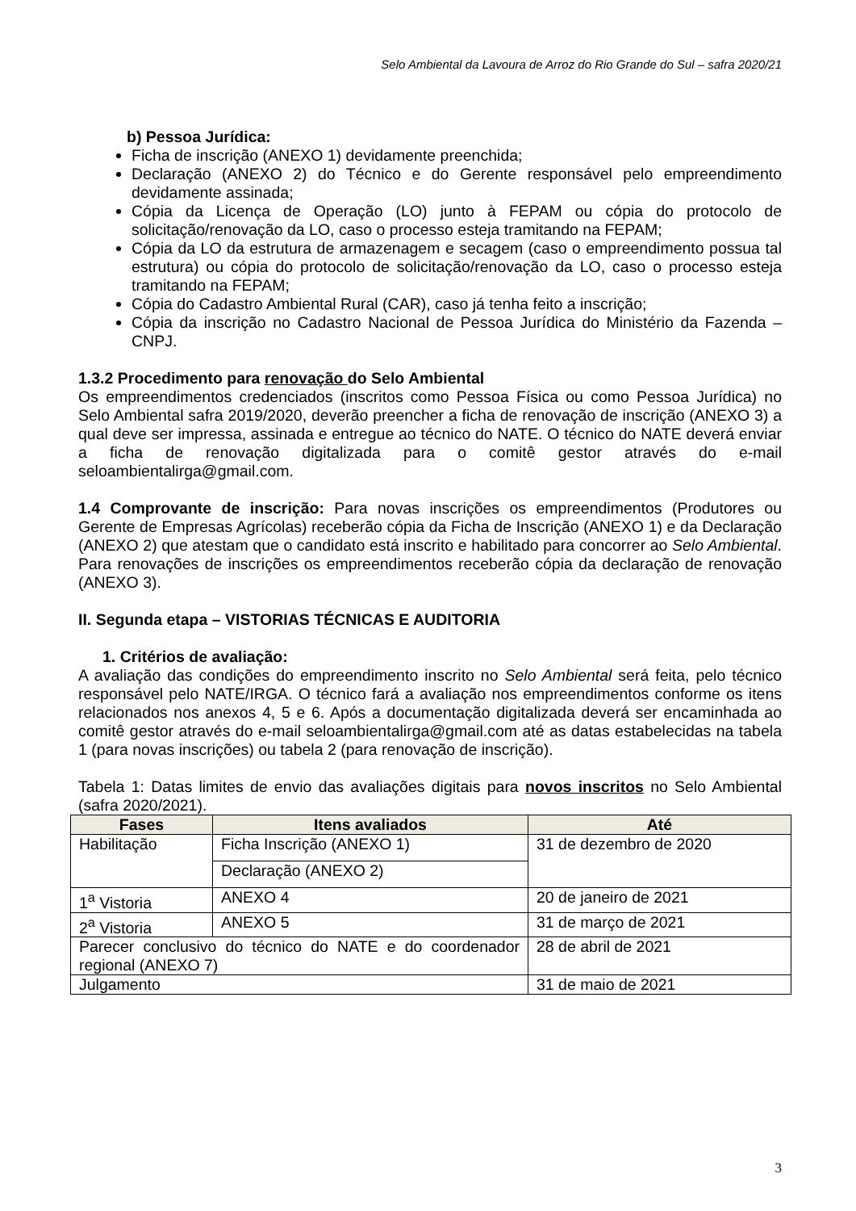Selo Ambiental da Lavoura de Arroz do Rio Grande do Sul – safra 2020/21
b) Pessoa Jurídica:
Ficha de inscrição (ANEXO 1) devidamente preenchida;
Declaração (ANEXO 2) do Técnico e do Gerente responsável pelo empreendimento devidamente assinada;
Cópia da Licença de Operação (LO) junto à FEPAM ou cópia do protocolo de solicitação/renovação da LO, caso o processo esteja tramitando na FEPAM;
Cópia da LO da estrutura de armazenagem e secagem (caso o empreendimento possua tal estrutura) ou cópia do protocolo de solicitação/renovação da LO, caso o processo esteja tramitando na FEPAM;
Cópia do Cadastro Ambiental Rural (CAR), caso já tenha feito a inscrição;
Cópia da inscrição no Cadastro Nacional de Pessoa Jurídica do Ministério da Fazenda – CNPJ.
1.3.2 Procedimento para renovação do Selo Ambiental
Os empreendimentos credenciados (inscritos como Pessoa Física ou como Pessoa Jurídica) no Selo Ambiental safra 2019/2020, deverão preencher a ficha de renovação de inscrição (ANEXO 3) a qual deve ser impressa, assinada e entregue ao técnico do NATE. O técnico do NATE deverá enviar a ficha de renovação digitalizada para o comitê gestor através do e-mail seloambientalirga@gmail.com.
1.4 Comprovante de inscrição: Para novas inscrições os empreendimentos (Produtores ou Gerente de Empresas Agrícolas) receberão cópia da Ficha de Inscrição (ANEXO 1) e da Declaração (ANEXO 2) que atestam que o candidato está inscrito e habilitado para concorrer ao Selo Ambiental. Para renovações de inscrições os empreendimentos receberão cópia da declaração de renovação (ANEXO 3).
II. Segunda etapa – VISTORIAS TÉCNICAS E AUDITORIA
1. Critérios de avaliação:
A avaliação das condições do empreendimento inscrito no Selo Ambiental será feita, pelo técnico responsável pelo NATE/IRGA. O técnico fará a avaliação nos empreendimentos conforme os itens relacionados nos anexos 4, 5 e 6. Após a documentação digitalizada deverá ser encaminhada ao comitê gestor através do e-mail seloambientalirga@gmail.com até as datas estabelecidas na tabela 1 (para novas inscrições) ou tabela 2 (para renovação de inscrição).
Tabela 1: Datas limites de envio das avaliações digitais para novos inscritos no Selo Ambiental (safra 2020/2021).
| Fases | Itens avaliados | Até |
| --- | --- | --- |
| Habilitação | Ficha Inscrição (ANEXO 1) | 31 de dezembro de 2020 |
| | Declaração (ANEXO 2) | |
| 1<sup>a</sup> Vistoria | ANEXO 4 | 20 de janeiro de 2021 |
| 2<sup>a</sup> Vistoria | ANEXO 5 | 31 de março de 2021 |
| Parecer conclusivo do técnico do NATE e do coordenador regional (ANEXO 7) | | 28 de abril de 2021 |
| Julgamento | | 31 de maio de 2021 |
3